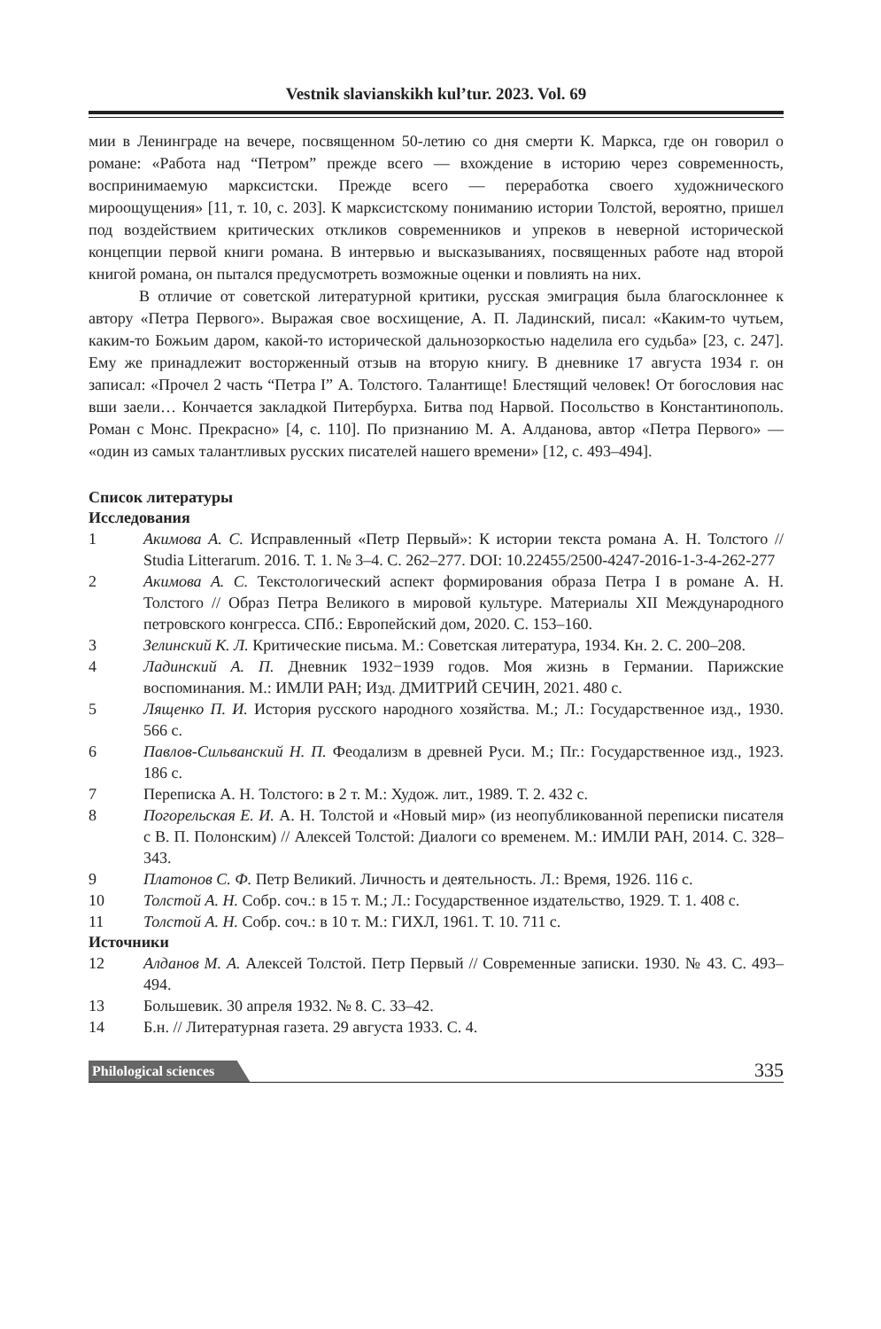Vestnik slavianskikh kul’tur. 2023. Vol. 69
мии в Ленинграде на вечере, посвященном 50-летию со дня смерти К. Маркса, где он говорил о романе: «Работа над “Петром” прежде всего — вхождение в историю через современность, воспринимаемую марксистски. Прежде всего — переработка своего художнического мироощущения» [11, т. 10, с. 203]. К марксистскому пониманию истории Толстой, вероятно, пришел под воздействием критических откликов современников и упреков в неверной исторической концепции первой книги романа. В интервью и высказываниях, посвященных работе над второй книгой романа, он пытался предусмотреть возможные оценки и повлиять на них.
В отличие от советской литературной критики, русская эмиграция была благосклоннее к автору «Петра Первого». Выражая свое восхищение, А. П. Ладинский, писал: «Каким-то чутьем, каким-то Божьим даром, какой-то исторической дальнозоркостью наделила его судьба» [23, с. 247]. Ему же принадлежит восторженный отзыв на вторую книгу. В дневнике 17 августа 1934 г. он записал: «Прочел 2 часть “Петра I” А. Толстого. Талантище! Блестящий человек! От богословия нас вши заели… Кончается закладкой Питербурха. Битва под Нарвой. Посольство в Константинополь. Роман с Монс. Прекрасно» [4, с. 110]. По признанию М. А. Алданова, автор «Петра Первого» — «один из самых талантливых русских писателей нашего времени» [12, с. 493–494].
Список литературы
Исследования
1 Акимова А. С. Исправленный «Петр Первый»: К истории текста романа А. Н. Толстого // Studia Litterarum. 2016. Т. 1. № 3–4. С. 262–277. DOI: 10.22455/2500-4247-2016-1-3-4-262-277
2 Акимова А. С. Текстологический аспект формирования образа Петра I в романе А. Н. Толстого // Образ Петра Великого в мировой культуре. Материалы XII Международного петровского конгресса. СПб.: Европейский дом, 2020. С. 153–160.
3 Зелинский К. Л. Критические письма. М.: Советская литература, 1934. Кн. 2. С. 200–208.
4 Ладинский А. П. Дневник 1932−1939 годов. Моя жизнь в Германии. Парижские воспоминания. М.: ИМЛИ РАН; Изд. ДМИТРИЙ СЕЧИН, 2021. 480 с.
5 Лященко П. И. История русского народного хозяйства. М.; Л.: Государственное изд., 1930. 566 с.
6 Павлов-Сильванский Н. П. Феодализм в древней Руси. М.; Пг.: Государственное изд., 1923. 186 с.
7 Переписка А. Н. Толстого: в 2 т. М.: Худож. лит., 1989. Т. 2. 432 с.
8 Погорельская Е. И. А. Н. Толстой и «Новый мир» (из неопубликованной переписки писателя с В. П. Полонским) // Алексей Толстой: Диалоги со временем. М.: ИМЛИ РАН, 2014. С. 328–343.
9 Платонов С. Ф. Петр Великий. Личность и деятельность. Л.: Время, 1926. 116 с.
10 Толстой А. Н. Собр. соч.: в 15 т. М.; Л.: Государственное издательство, 1929. Т. 1. 408 с.
11 Толстой А. Н. Собр. соч.: в 10 т. М.: ГИХЛ, 1961. Т. 10. 711 с.
Источники
12 Алданов М. А. Алексей Толстой. Петр Первый // Современные записки. 1930. № 43. С. 493–494.
13 Большевик. 30 апреля 1932. № 8. С. 33–42.
14 Б.н. // Литературная газета. 29 августа 1933. С. 4.
Philological sciences 335